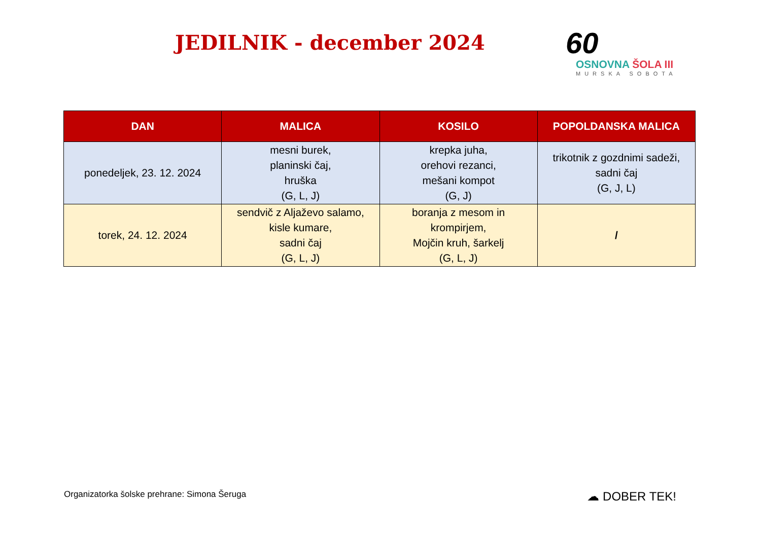JEDILNIK - december 2024
60
OSNOVNA ŠOLA III
MURSKA SOBOTA
| DAN | MALICA | KOSILO | POPOLDANSKA MALICA |
| --- | --- | --- | --- |
| ponedeljek, 23. 12. 2024 | mesni burek, planinski čaj, hruška (G, L, J) | krepka juha, orehovi rezanci, mešani kompot (G, J) | trikotnik z gozdnimi sadeži, sadni čaj (G, J, L) |
| torek, 24. 12. 2024 | sendvič z Aljaževo salamo, kisle kumare, sadni čaj (G, L, J) | boranja z mesom in krompirjem, Mojčin kruh, šarkelj (G, L, J) | / |
Organizatorka šolske prehrane: Simona Šeruga
☁ DOBER TEK!